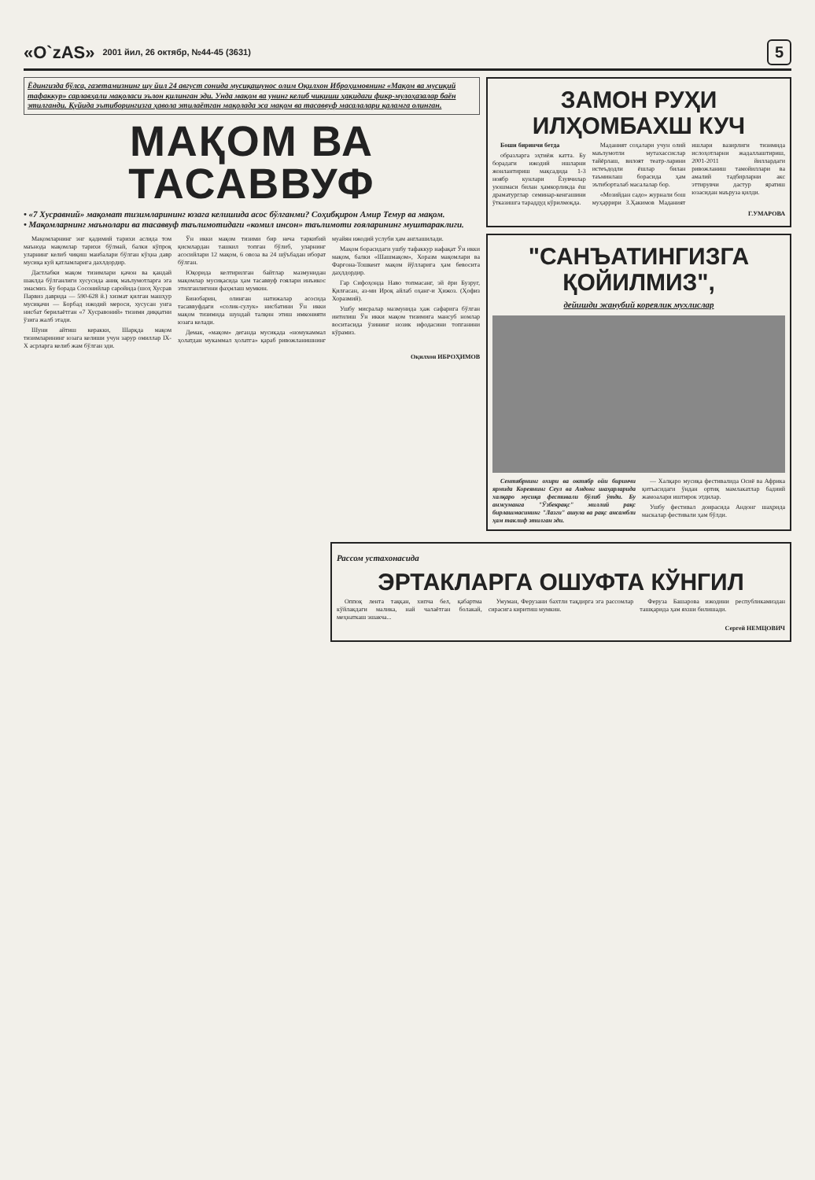«O`zAS» 2001 йил, 26 октябр, №44-45 (3631) 5
Ёдингизда бўлса, газетамизнинг шу йил 24 август сонида мусиқашунос олим Оқилхон Иброҳимовнинг «Мақом ва мусиқий тафаккур» сарлавҳали мақоласи эълон қилинган эди. Унда мақом ва унинг келиб чиқиши ҳақидаги фикр-мулоҳазалар баён этилганди. Қуйида эътиборингизга ҳавола этилаётган мақолада эса мақом ва тасаввуф масалалари қаламга олинган.
МАҚОМ ВА ТАСАВВУФ
• «7 Хусравний» мақомат тизимларининг юзага келишида асос бўлганми? Соҳибқирон Амир Темур ва мақом.
• Мақомларнинг маънолари ва тасаввуф таълимотидаги «комил инсон» таълимоти ғояларининг муштараклиги.
Мақомларнинг энг қадимий тарихи аслида том маънода мақомлар тарихи бўлмай, балки кўпроқ уларнинг келиб чиқиш манбалари бўлган кўҳна давр мусиқа куй қатламларига дахлдордир.
Дастлабки мақом тизимлари қачон ва қандай шаклда бўлганлиги хусусида аниқ маълумотларга эга эмасмиз. Бу борада Сосонийлар саройида (шоҳ Хусрав Парвиз даврида — 590-628 й.) хизмат қилган машҳур мусиқачи — Борбад ижодий мероси, хусусан унга нисбат берилаётган «7 Хусравоний» тизими диққатни ўзига жалб этади.
Шуни айтиш керакки, Шарқда мақом тизимларининг юзага келиши учун зарур омиллар IX-X асрларга келиб жам бўлган эди.
Ўн икки мақом тизими бир неча таркибий қисмлардан ташкил топган бўлиб, уларнинг асосийлари 12 мақом, 6 овоза ва 24 шўъбадан иборат бўлган.
Юқорида келтирилган байтлар мазмунидан мақомлар мусиқасида ҳам тасаввуф ғоялари инъикос этилганлигини фаҳмлаш мумкин.
Бинобарин, олинган натижалар асосида тасаввуфдаги «солик-сулук» нисбатини Ўн икки мақом тизимида шундай талқин этиш имконияти юзага келади.
Демак, «мақом» деганда мусиқада «номукаммал ҳолатдан мукаммал ҳолатга» қараб ривожланишнинг муайян ижодий услуби ҳам англашилади.
Мақом борасидаги ушбу тафаккур нафақат Ўн икки мақом, балки «Шашмақом», Хоразм мақомлари ва Фарғона-Тошкент мақом йўлларига ҳам бевосита даҳлдордир.
Гар Сифоҳонда Наво топмасанг, эй ёри Бузруг, Қилғасан, аз-ми Ироқ айлаб оҳанг-и Ҳижоз. (Ҳофиз Хоразмий).
Ушбу мисралар мазмунида ҳаж сафарига бўлган интилиш Ўн икки мақом тизимига мансуб номлар воситасида ўзининг нозик ифодасини топганини кўрамиз.
Оқилхон ИБРОҲИМОВ
ЗАМОН РУҲИ ИЛҲОМБАХШ КУЧ
Боши биринчи бетда
образларга эҳтиёж катта. Бу борадаги ижодий ишларни жонлантириш мақсадида 1-3 ноябр кунлари Ёзувчилар уюшмаси билан ҳамкорликда ёш драматурглар семинар-кенгашини ўтказишга тараддуд кўрилмоқда.
Маданият соҳалари учун олий маълумотли мутахассислар тайёрлаш, вилоят театр-ларини истеъдодли ёшлар билан таъминлаш борасида ҳам эътиборталаб масалалар бор.
«Мозийдан садо» журнали бош муҳаррири З.Ҳакимов Маданият ишлари вазирлиги тизимида ислоҳотларни жадаллаштириш, 2001-2011 йиллардаги ривожланиш тамойиллари ва амалий тадбирларни акс эттирувчи дастур яратиш юзасидан маъруза қилди.
Г.УМАРОВА
"САНЪАТИНГИЗГА ҚОЙИЛМИЗ",
дейишди жанубий кореялик мухлислар
Сентябрнинг охири ва октябр ойи биринчи ярмида Кореянинг Сеул ва Андонг шаҳарларида халқаро мусиқа фестивали бўлиб ўтди. Бу анжуманга "Ўзбекрақс" миллий рақс бирлашмасининг "Лазги" ашула ва рақс ансамбли ҳам таклиф этилган эди.
— Халқаро мусиқа фестивалида Осиё ва Африка қитъасидаги ўндан ортиқ мамлакатлар бадиий жамоалари иштирок этдилар.
Ушбу фестивал доирасида Андонг шаҳрида маскалар фестивали ҳам бўлди.
Рассом устахонасида
ЭРТАКЛАРГА ОШУФТА КЎНГИЛ
Оппоқ лента таққан, хипча бел, қабартма кўйлакдаги малика, най чалаётган болакай, меҳнаткаш эшакча...
Умуман, Ферузани бахтли тақдирга эга рассомлар сирасига киритиш мумкин.
Ферузa Башарова ижодини республикамиздан ташқарида ҳам яхши билишади.
Сергей НЕМЦОВИЧ